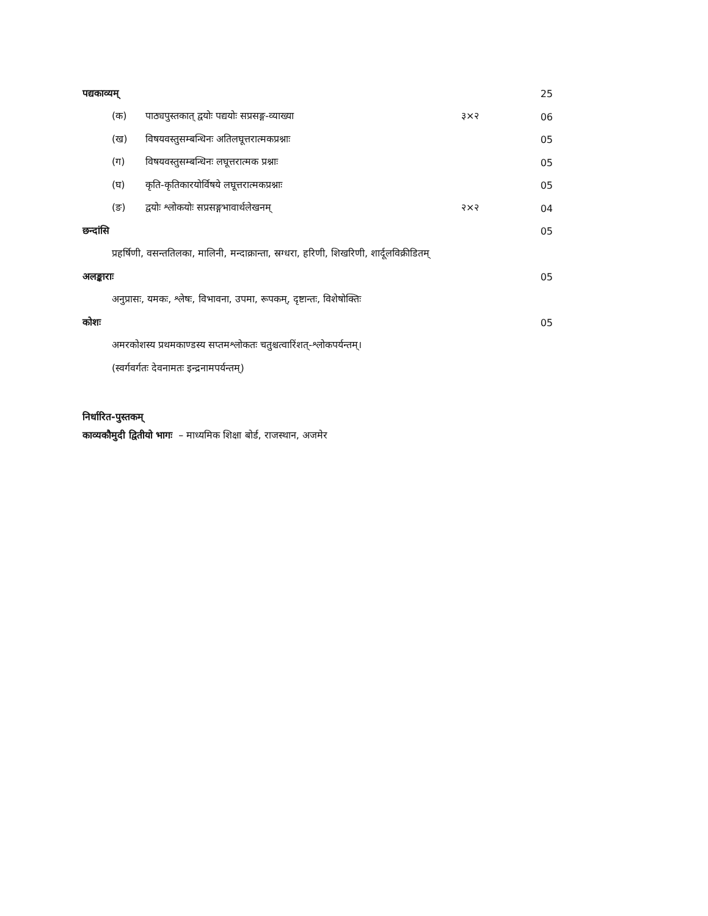पद्यकाव्यम् 25
(क) पाठ्यपुस्तकात् द्वयोः पद्ययोः सप्रसङ्ग-व्याख्या ३×२ 06
(ख) विषयवस्तुसम्बन्धिनः अतिलघूत्तरात्मकप्रश्नाः 05
(ग) विषयवस्तुसम्बन्धिनः लघूत्तरात्मक प्रश्नाः 05
(घ) कृति-कृतिकारयोर्विषये लघूत्तरात्मकप्रश्नाः 05
(ङ) द्वयोः श्लोकयोः सप्रसङ्गभावार्थलेखनम् २×२ 04
छन्दांसि 05
प्रहर्षिणी, वसन्ततिलका, मालिनी, मन्दाक्रान्ता, स्रग्धरा, हरिणी, शिखरिणी, शार्दूलविक्रीडितम्
अलङ्काराः 05
अनुप्रासः, यमकः, श्लेषः, विभावना, उपमा, रूपकम्, दृष्टान्तः, विशेषोक्तिः
कोशः 05
अमरकोशस्य प्रथमकाण्डस्य सप्तमश्लोकतः चतुश्चत्वारिंशत्-श्लोकपर्यन्तम्।
(स्वर्गवर्गतः देवनामतः इन्द्रनामपर्यन्तम्)
निर्धारित-पुस्तकम्
काव्यकौमुदी द्वितीयो भागः – माध्यमिक शिक्षा बोर्ड, राजस्थान, अजमेर